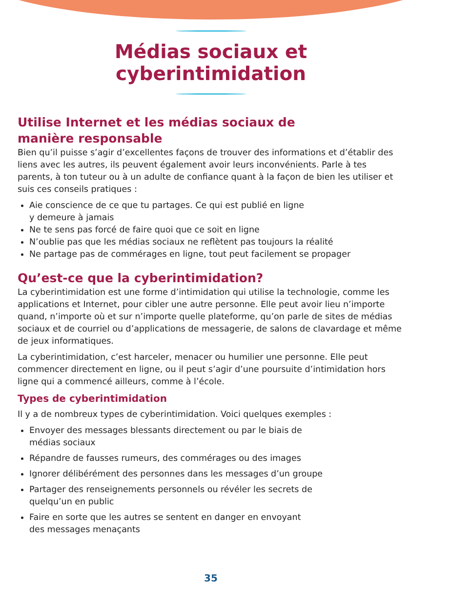Médias sociaux et cyberintimidation
Utilise Internet et les médias sociaux de
manière responsable
Bien qu’il puisse s’agir d’excellentes façons de trouver des informations et d’établir des liens avec les autres, ils peuvent également avoir leurs inconvénients. Parle à tes parents, à ton tuteur ou à un adulte de confiance quant à la façon de bien les utiliser et suis ces conseils pratiques :
Aie conscience de ce que tu partages. Ce qui est publié en ligne
y demeure à jamais
Ne te sens pas forcé de faire quoi que ce soit en ligne
N’oublie pas que les médias sociaux ne reflètent pas toujours la réalité
Ne partage pas de commérages en ligne, tout peut facilement se propager
Qu’est-ce que la cyberintimidation?
La cyberintimidation est une forme d’intimidation qui utilise la technologie, comme les applications et Internet, pour cibler une autre personne. Elle peut avoir lieu n’importe quand, n’importe où et sur n’importe quelle plateforme, qu’on parle de sites de médias sociaux et de courriel ou d’applications de messagerie, de salons de clavardage et même de jeux informatiques.
La cyberintimidation, c’est harceler, menacer ou humilier une personne. Elle peut commencer directement en ligne, ou il peut s’agir d’une poursuite d’intimidation hors ligne qui a commencé ailleurs, comme à l’école.
Types de cyberintimidation
Il y a de nombreux types de cyberintimidation. Voici quelques exemples :
Envoyer des messages blessants directement ou par le biais de
médias sociaux
Répandre de fausses rumeurs, des commérages ou des images
Ignorer délibérément des personnes dans les messages d’un groupe
Partager des renseignements personnels ou révéler les secrets de
quelqu’un en public
Faire en sorte que les autres se sentent en danger en envoyant
des messages menaçants
35